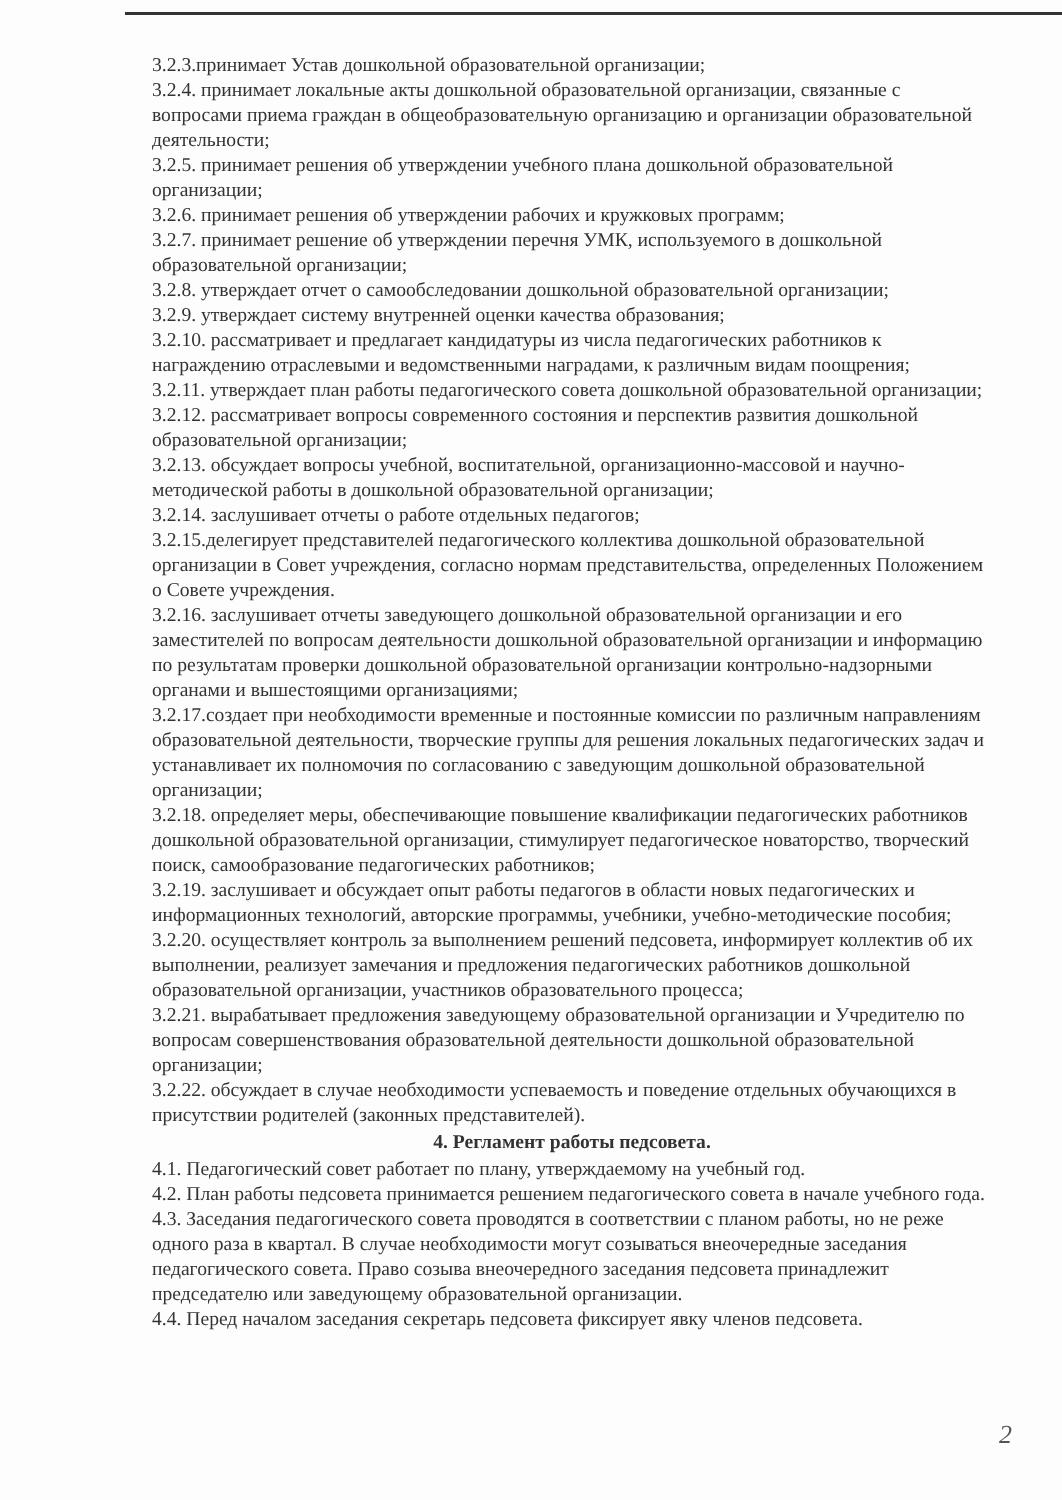3.2.3.принимает Устав дошкольной образовательной организации;
3.2.4. принимает локальные акты дошкольной образовательной организации, связанные с вопросами приема граждан в общеобразовательную организацию и организации образовательной деятельности;
3.2.5. принимает решения об утверждении учебного плана дошкольной образовательной организации;
3.2.6. принимает решения об утверждении рабочих и кружковых программ;
3.2.7. принимает решение об утверждении перечня УМК, используемого в дошкольной образовательной организации;
3.2.8. утверждает отчет о самообследовании дошкольной образовательной организации;
3.2.9. утверждает систему внутренней оценки качества образования;
3.2.10. рассматривает и предлагает кандидатуры из числа педагогических работников к награждению отраслевыми и ведомственными наградами, к различным видам поощрения;
3.2.11. утверждает план работы педагогического совета дошкольной образовательной организации;
3.2.12. рассматривает вопросы современного состояния и перспектив развития дошкольной образовательной организации;
3.2.13. обсуждает вопросы учебной, воспитательной, организационно-массовой и научно-методической работы в дошкольной образовательной организации;
3.2.14. заслушивает отчеты о работе отдельных педагогов;
3.2.15.делегирует представителей педагогического коллектива дошкольной образовательной организации в Совет учреждения, согласно нормам представительства, определенных Положением о Совете учреждения.
3.2.16. заслушивает отчеты заведующего дошкольной образовательной организации и его заместителей по вопросам деятельности дошкольной образовательной организации и информацию по результатам проверки дошкольной образовательной организации контрольно-надзорными органами и вышестоящими организациями;
3.2.17.создает при необходимости временные и постоянные комиссии по различным направлениям образовательной деятельности, творческие группы для решения локальных педагогических задач и устанавливает их полномочия по согласованию с заведующим дошкольной образовательной организации;
3.2.18. определяет меры, обеспечивающие повышение квалификации педагогических работников дошкольной образовательной организации, стимулирует педагогическое новаторство, творческий поиск, самообразование педагогических работников;
3.2.19. заслушивает и обсуждает опыт работы педагогов в области новых педагогических и информационных технологий, авторские программы, учебники, учебно-методические пособия;
3.2.20. осуществляет контроль за выполнением решений педсовета, информирует коллектив об их выполнении, реализует замечания и предложения педагогических работников дошкольной образовательной организации, участников образовательного процесса;
3.2.21. вырабатывает предложения заведующему образовательной организации и Учредителю по вопросам совершенствования образовательной деятельности дошкольной образовательной организации;
3.2.22. обсуждает в случае необходимости успеваемость и поведение отдельных обучающихся в присутствии родителей (законных представителей).
4. Регламент работы педсовета.
4.1. Педагогический совет работает по плану, утверждаемому на учебный год.
4.2. План работы педсовета принимается решением педагогического совета в начале учебного года.
4.3. Заседания педагогического совета проводятся в соответствии с планом работы, но не реже одного раза в квартал. В случае необходимости могут созываться внеочередные заседания педагогического совета. Право созыва внеочередного заседания педсовета принадлежит председателю или заведующему образовательной организации.
4.4. Перед началом заседания секретарь педсовета фиксирует явку членов педсовета.
2